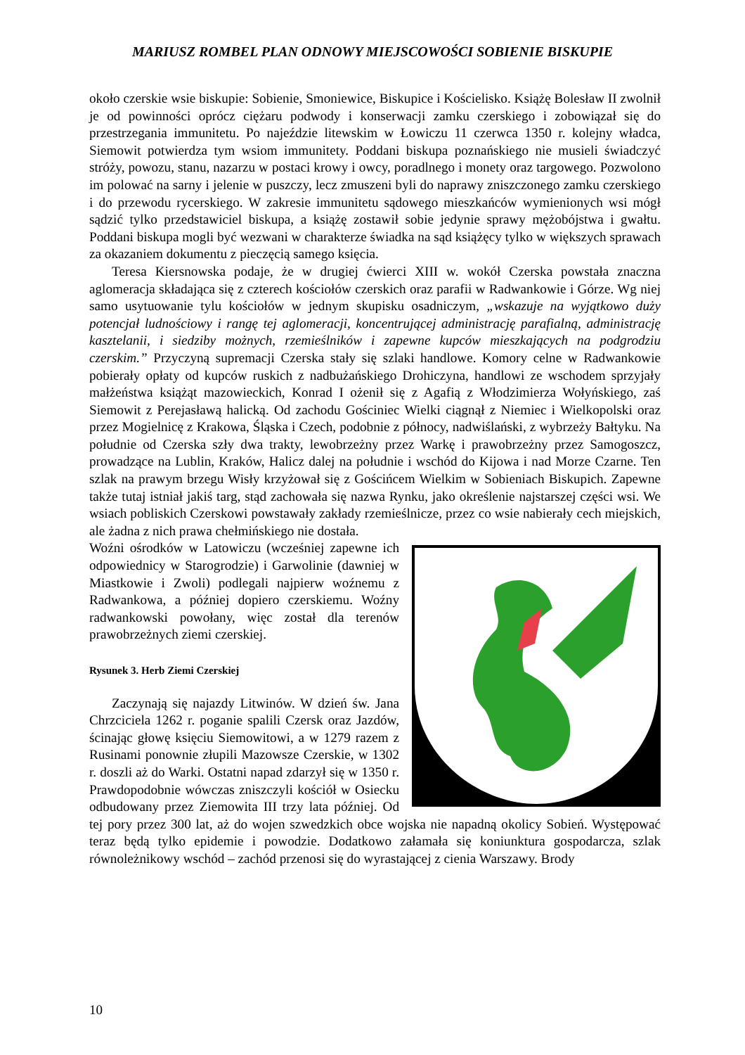MARIUSZ ROMBEL PLAN ODNOWY MIEJSCOWOŚCI SOBIENIE BISKUPIE
około czerskie wsie biskupie: Sobienie, Smoniewice, Biskupice i Kościelisko. Książę Bolesław II zwolnił je od powinności oprócz ciężaru podwody i konserwacji zamku czerskiego i zobowiązał się do przestrzegania immunitetu. Po najeździe litewskim w Łowiczu 11 czerwca 1350 r. kolejny władca, Siemowit potwierdza tym wsiom immunitety. Poddani biskupa poznańskiego nie musieli świadczyć stróży, powozu, stanu, nazarzu w postaci krowy i owcy, poradlnego i monety oraz targowego. Pozwolono im polować na sarny i jelenie w puszczy, lecz zmuszeni byli do naprawy zniszczonego zamku czerskiego i do przewodu rycerskiego. W zakresie immunitetu sądowego mieszkańców wymienionych wsi mógł sądzić tylko przedstawiciel biskupa, a książę zostawił sobie jedynie sprawy mężobójstwa i gwałtu. Poddani biskupa mogli być wezwani w charakterze świadka na sąd książęcy tylko w większych sprawach za okazaniem dokumentu z pieczęcią samego księcia.
Teresa Kiersnowska podaje, że w drugiej ćwierci XIII w. wokół Czerska powstała znaczna aglomeracja składająca się z czterech kościołów czerskich oraz parafii w Radwankowie i Górze. Wg niej samo usytuowanie tylu kościołów w jednym skupisku osadniczym, „wskazuje na wyjątkowo duży potencjał ludnościowy i rangę tej aglomeracji, koncentrującej administrację parafialną, administrację kasztelanii, i siedziby możnych, rzemieślników i zapewne kupców mieszkających na podgrodziu czerskim.” Przyczyną supremacji Czerska stały się szlaki handlowe. Komory celne w Radwankowie pobierały opłaty od kupców ruskich z nadbużańskiego Drohiczyna, handlowi ze wschodem sprzyjały małżeństwa książąt mazowieckich, Konrad I ożenił się z Agafią z Włodzimierza Wołyńskiego, zaś Siemowit z Perejasławą halicką. Od zachodu Gościniec Wielki ciągnął z Niemiec i Wielkopolski oraz przez Mogielnicę z Krakowa, Śląska i Czech, podobnie z północy, nadwiślański, z wybrzeży Bałtyku. Na południe od Czerska szły dwa trakty, lewobrzeżny przez Warkę i prawobrzeżny przez Samogoszcz, prowadzące na Lublin, Kraków, Halicz dalej na południe i wschód do Kijowa i nad Morze Czarne. Ten szlak na prawym brzegu Wisły krzyżował się z Gościńcem Wielkim w Sobieniach Biskupich. Zapewne także tutaj istniał jakiś targ, stąd zachowała się nazwa Rynku, jako określenie najstarszej części wsi. We wsiach pobliskich Czerskowi powstawały zakłady rzemieślnicze, przez co wsie nabierały cech miejskich, ale żadna z nich prawa chełmińskiego nie dostała.
Woźni ośrodków w Latowiczu (wcześniej zapewne ich odpowiednicy w Starogrodzie) i Garwolinie (dawniej w Miastkowie i Zwoli) podlegali najpierw woźnemu z Radwankowa, a później dopiero czerskiemu. Woźny radwankowski powołany, więc został dla terenów prawobrzeżnych ziemi czerskiej.
Rysunek 3. Herb Ziemi Czerskiej
Zaczynają się najazdy Litwinów. W dzień św. Jana Chrzciciela 1262 r. poganie spalili Czersk oraz Jazdów, ścinając głowę księciu Siemowitowi, a w 1279 razem z Rusinami ponownie złupili Mazowsze Czerskie, w 1302 r. doszli aż do Warki. Ostatni napad zdarzył się w 1350 r. Prawdopodobnie wówczas zniszczyli kościół w Osiecku odbudowany przez Ziemowita III trzy lata później. Od tej pory przez 300 lat, aż do wojen szwedzkich obce wojska nie napadną okolicy Sobień. Występować teraz będą tylko epidemie i powodzie. Dodatkowo załamała się koniunktura gospodarcza, szlak równoleżnikowy wschód – zachód przenosi się do wyrastającej z cienia Warszawy. Brody
10